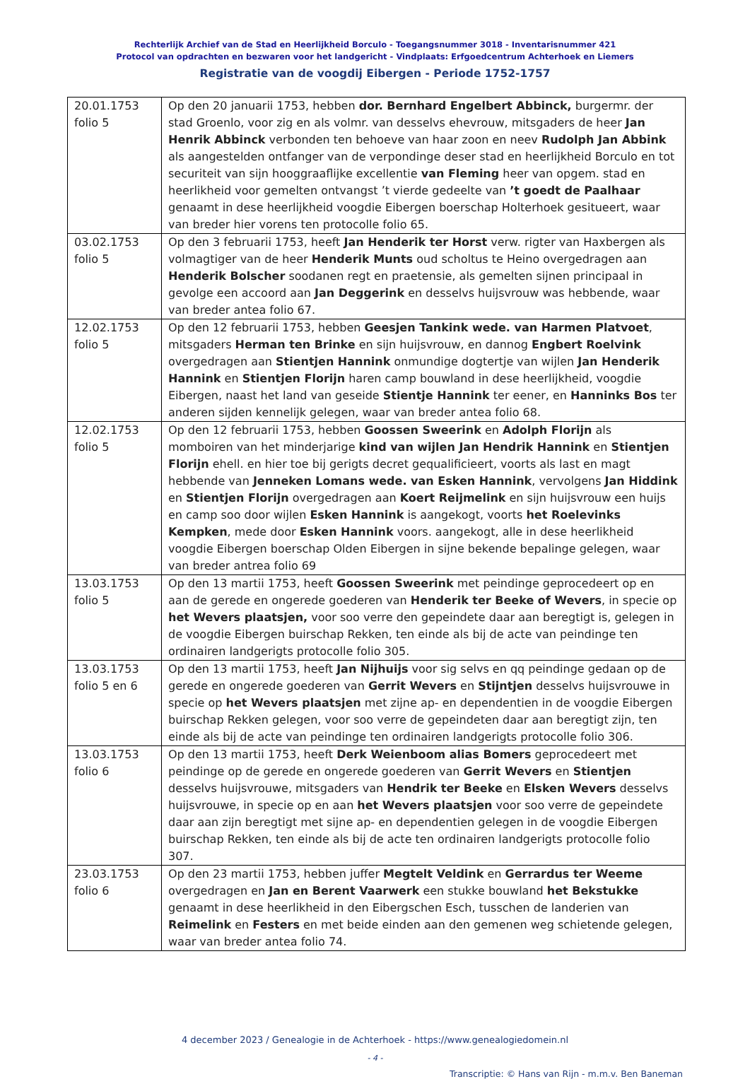Rechterlijk Archief van de Stad en Heerlijkheid Borculo - Toegangsnummer 3018 - Inventarisnummer 421
Protocol van opdrachten en bezwaren voor het landgericht - Vindplaats: Erfgoedcentrum Achterhoek en Liemers
Registratie van de voogdij Eibergen - Periode 1752-1757
| 20.01.1753 folio 5 | Op den 20 januarii 1753, hebben dor. Bernhard Engelbert Abbinck, burgermr. der stad Groenlo, voor zig en als volmr. van desselvs ehevrouw, mitsgaders de heer Jan Henrik Abbinck verbonden ten behoeve van haar zoon en neev Rudolph Jan Abbink als aangestelden ontfanger van de verpondinge deser stad en heerlijkheid Borculo en tot securiteit van sijn hooggraaflijke excellentie van Fleming heer van opgem. stad en heerlikheid voor gemelten ontvangst ’t vierde gedeelte van ’t goedt de Paalhaar genaamt in dese heerlijkheid voogdie Eibergen boerschap Holterhoek gesitueert, waar van breder hier vorens ten protocolle folio 65. |
| 03.02.1753 folio 5 | Op den 3 februarii 1753, heeft Jan Henderik ter Horst verw. rigter van Haxbergen als volmagtiger van de heer Henderik Munts oud scholtus te Heino overgedragen aan Henderik Bolscher soodanen regt en praetensie, als gemelten sijnen principaal in gevolge een accoord aan Jan Deggerink en desselvs huijsvrouw was hebbende, waar van breder antea folio 67. |
| 12.02.1753 folio 5 | Op den 12 februarii 1753, hebben Geesjen Tankink wede. van Harmen Platvoet , mitsgaders Herman ten Brinke en sijn huijsvrouw, en dannog Engbert Roelvink overgedragen aan Stientjen Hannink onmundige dogtertje van wijlen Jan Henderik Hannink en Stientjen Florijn haren camp bouwland in dese heerlijkheid, voogdie Eibergen, naast het land van geseide Stientje Hannink ter eener, en Hanninks Bos ter anderen sijden kennelijk gelegen, waar van breder antea folio 68. |
| 12.02.1753 folio 5 | Op den 12 februarii 1753, hebben Goossen Sweerink en Adolph Florijn als momboiren van het minderjarige kind van wijlen Jan Hendrik Hannink en Stientjen Florijn ehell. en hier toe bij gerigts decret gequalificieert, voorts als last en magt hebbende van Jenneken Lomans wede. van Esken Hannink , vervolgens Jan Hiddink en Stientjen Florijn overgedragen aan Koert Reijmelink en sijn huijsvrouw een huijs en camp soo door wijlen Esken Hannink is aangekogt, voorts het Roelevinks Kempken , mede door Esken Hannink voors. aangekogt, alle in dese heerlikheid voogdie Eibergen boerschap Olden Eibergen in sijne bekende bepalinge gelegen, waar van breder antrea folio 69 |
| 13.03.1753 folio 5 | Op den 13 martii 1753, heeft Goossen Sweerink met peindinge geprocedeert op en aan de gerede en ongerede goederen van Henderik ter Beeke of Wevers , in specie op het Wevers plaatsjen, voor soo verre den gepeindete daar aan beregtigt is, gelegen in de voogdie Eibergen buirschap Rekken, ten einde als bij de acte van peindinge ten ordinairen landgerigts protocolle folio 305. |
| 13.03.1753 folio 5 en 6 | Op den 13 martii 1753, heeft Jan Nijhuijs voor sig selvs en qq peindinge gedaan op de gerede en ongerede goederen van Gerrit Wevers en Stijntjen desselvs huijsvrouwe in specie op het Wevers plaatsjen met zijne ap- en dependentien in de voogdie Eibergen buirschap Rekken gelegen, voor soo verre de gepeindeten daar aan beregtigt zijn, ten einde als bij de acte van peindinge ten ordinairen landgerigts protocolle folio 306. |
| 13.03.1753 folio 6 | Op den 13 martii 1753, heeft Derk Weienboom alias Bomers geprocedeert met peindinge op de gerede en ongerede goederen van Gerrit Wevers en Stientjen desselvs huijsvrouwe, mitsgaders van Hendrik ter Beeke en Elsken Wevers desselvs huijsvrouwe, in specie op en aan het Wevers plaatsjen voor soo verre de gepeindete daar aan zijn beregtigt met sijne ap- en dependentien gelegen in de voogdie Eibergen buirschap Rekken, ten einde als bij de acte ten ordinairen landgerigts protocolle folio 307. |
| 23.03.1753 folio 6 | Op den 23 martii 1753, hebben juffer Megtelt Veldink en Gerrardus ter Weeme overgedragen en Jan en Berent Vaarwerk een stukke bouwland het Bekstukke genaamt in dese heerlikheid in den Eibergschen Esch, tusschen de landerien van Reimelink en Festers en met beide einden aan den gemenen weg schietende gelegen, waar van breder antea folio 74. |
4 december 2023 / Genealogie in de Achterhoek - https://www.genealogiedomein.nl
- 4 -
Transcriptie: © Hans van Rijn - m.m.v. Ben Baneman